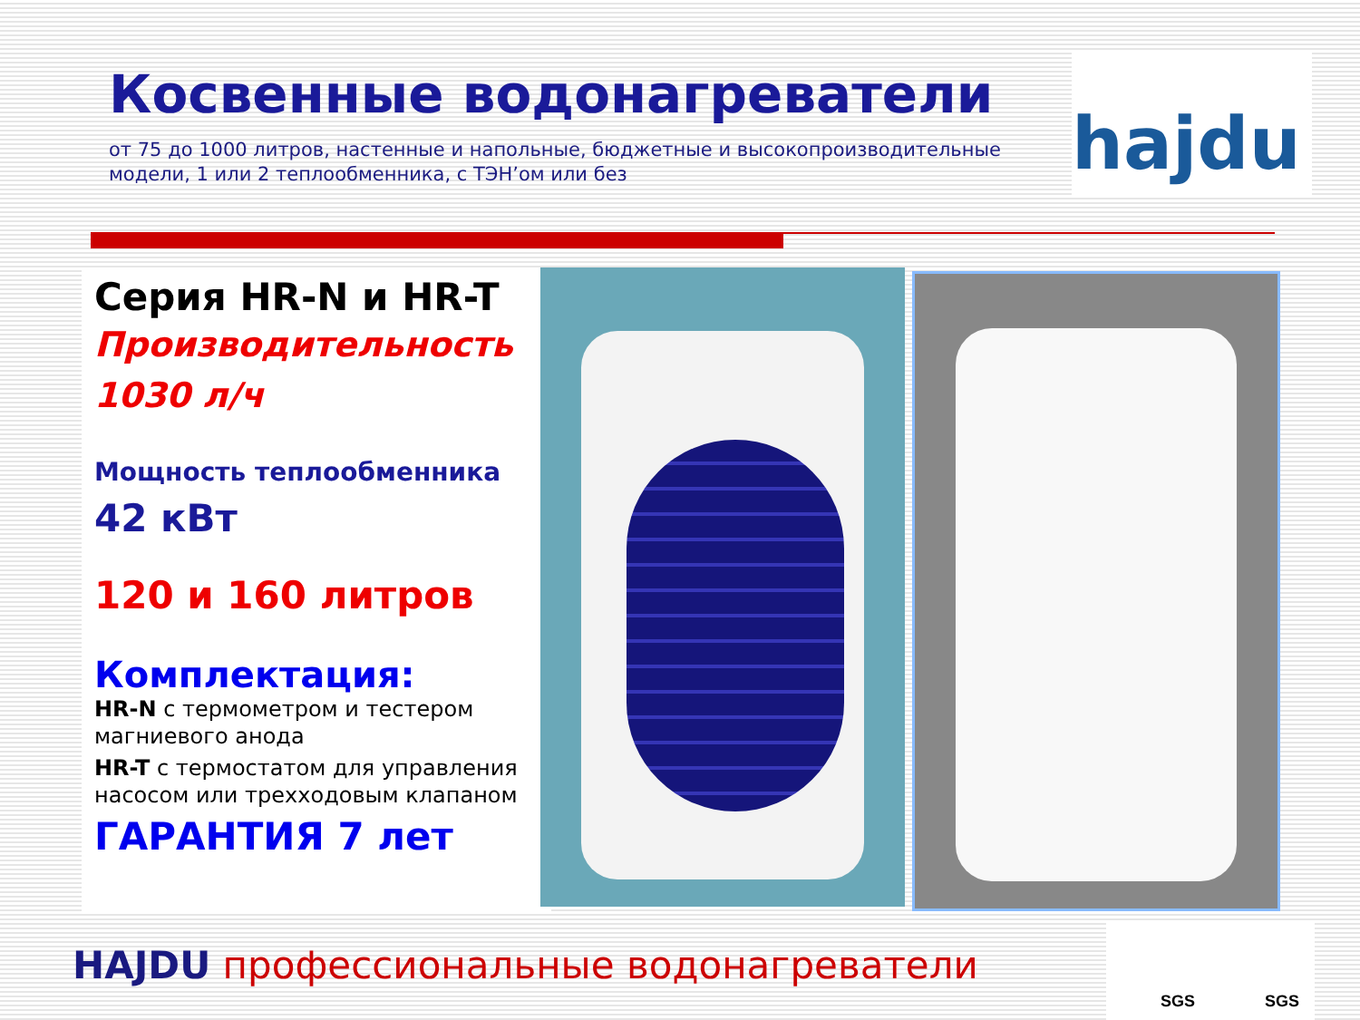Косвенные водонагреватели
от 75 до 1000 литров, настенные и напольные, бюджетные и высокопроизводительные модели, 1 или 2 теплообменника, с ТЭН’ом или без
hajdu
Серия HR-N и HR-T
Производительность
1030 л/ч
Мощность теплообменника
42 кВт
120 и 160 литров
Комплектация:
HR-N с термометром и тестером магниевого анода
HR-T с термостатом для управления насосом или трехходовым клапаном
ГАРАНТИЯ 7 лет
HAJDU профессиональные водонагреватели
SGS SGS